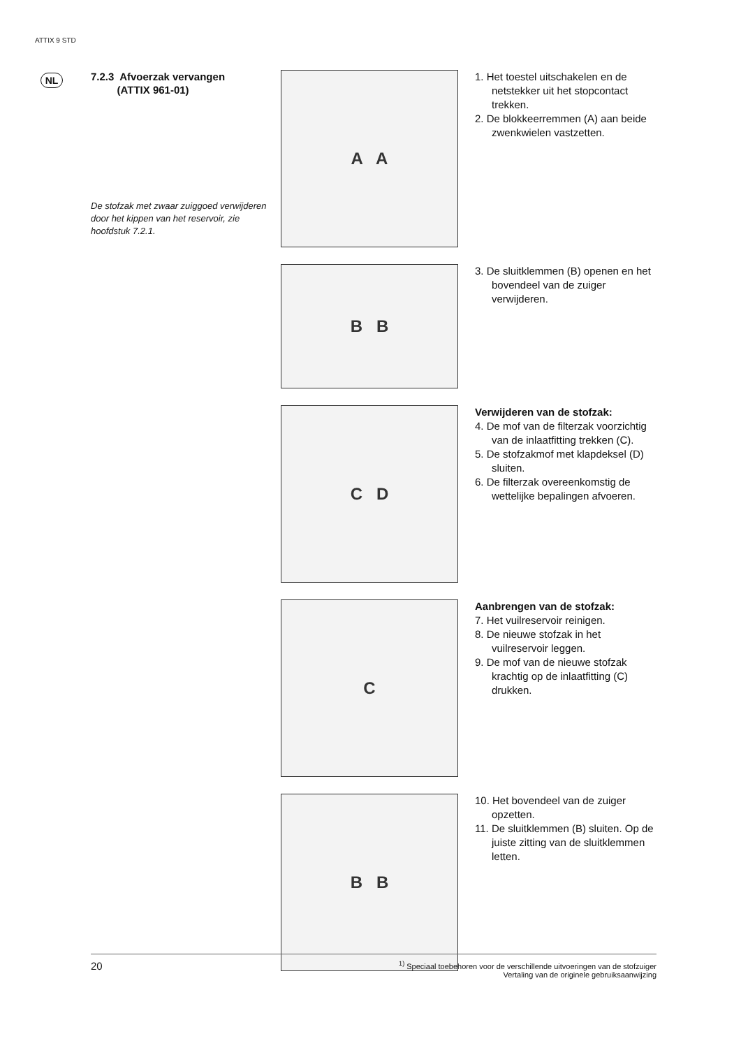ATTIX 9 STD
NL
7.2.3 Afvoerzak vervangen
(ATTIX 961-01)
De stofzak met zwaar zuiggoed verwijderen door het kippen van het reservoir, zie hoofdstuk 7.2.1.
A A
1. Het toestel uitschakelen en de netstekker uit het stopcontact trekken.
2. De blokkeerremmen (A) aan beide zwenkwielen vastzetten.
B B
3. De sluitklemmen (B) openen en het bovendeel van de zuiger verwijderen.
C D
Verwijderen van de stofzak:
4. De mof van de filterzak voorzichtig van de inlaatfitting trekken (C).
5. De stofzakmof met klapdeksel (D) sluiten.
6. De filterzak overeenkomstig de wettelijke bepalingen afvoeren.
C
Aanbrengen van de stofzak:
7. Het vuilreservoir reinigen.
8. De nieuwe stofzak in het vuilreservoir leggen.
9. De mof van de nieuwe stofzak krachtig op de inlaatfitting (C) drukken.
B B
10. Het bovendeel van de zuiger opzetten.
11. De sluitklemmen (B) sluiten. Op de juiste zitting van de sluitklemmen letten.
20<sup>1)</sup> Speciaal toebehoren voor de verschillende uitvoeringen van de stofzuiger
Vertaling van de originele gebruiksaanwijzing